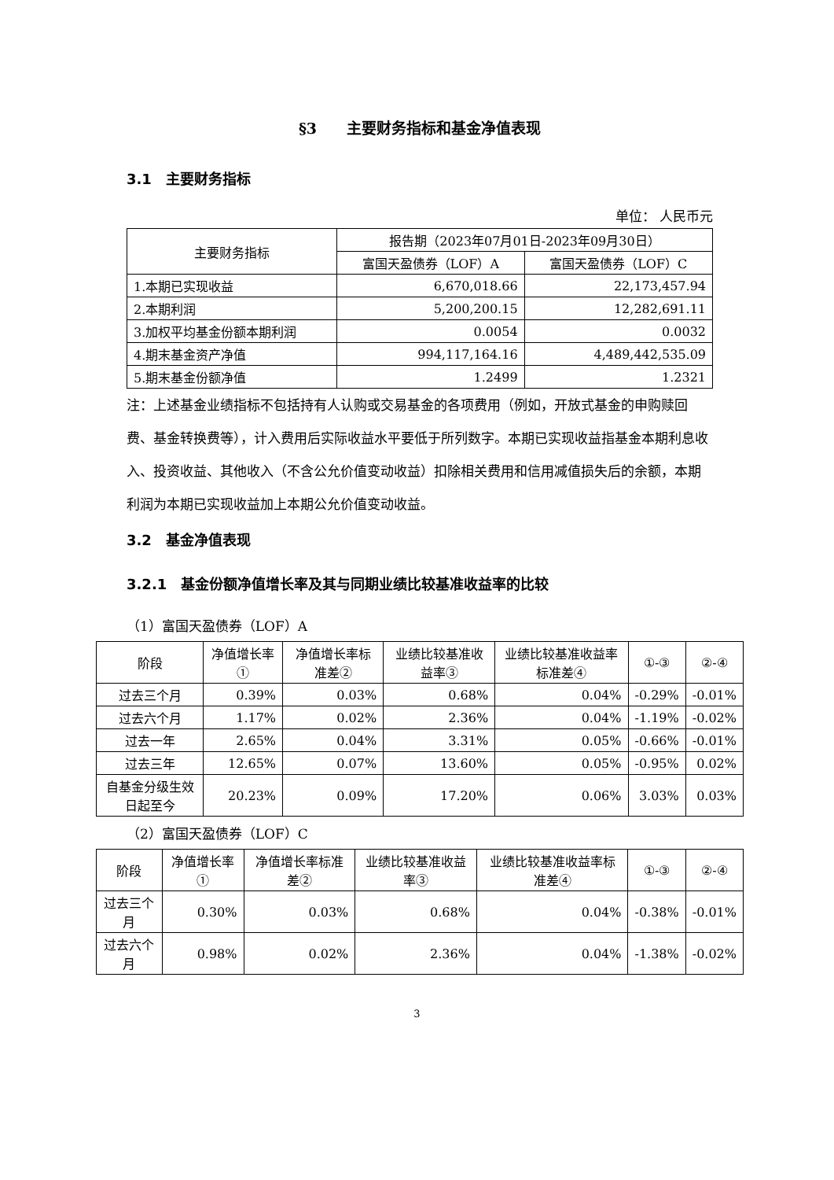§3　　主要财务指标和基金净值表现
3.1　主要财务指标
单位： 人民币元
| 主要财务指标 | 报告期（2023年07月01日-2023年09月30日） | |
| --- | --- | --- |
| | 富国天盈债券（LOF）A | 富国天盈债券（LOF）C |
| 1.本期已实现收益 | 6,670,018.66 | 22,173,457.94 |
| 2.本期利润 | 5,200,200.15 | 12,282,691.11 |
| 3.加权平均基金份额本期利润 | 0.0054 | 0.0032 |
| 4.期末基金资产净值 | 994,117,164.16 | 4,489,442,535.09 |
| 5.期末基金份额净值 | 1.2499 | 1.2321 |
注：上述基金业绩指标不包括持有人认购或交易基金的各项费用（例如，开放式基金的申购赎回费、基金转换费等），计入费用后实际收益水平要低于所列数字。本期已实现收益指基金本期利息收入、投资收益、其他收入（不含公允价值变动收益）扣除相关费用和信用减值损失后的余额，本期利润为本期已实现收益加上本期公允价值变动收益。
3.2　基金净值表现
3.2.1　基金份额净值增长率及其与同期业绩比较基准收益率的比较
（1）富国天盈债券（LOF）A
| 阶段 | 净值增长率① | 净值增长率标准差② | 业绩比较基准收益率③ | 业绩比较基准收益率标准差④ | ①-③ | ②-④ |
| --- | --- | --- | --- | --- | --- | --- |
| 过去三个月 | 0.39% | 0.03% | 0.68% | 0.04% | -0.29% | -0.01% |
| 过去六个月 | 1.17% | 0.02% | 2.36% | 0.04% | -1.19% | -0.02% |
| 过去一年 | 2.65% | 0.04% | 3.31% | 0.05% | -0.66% | -0.01% |
| 过去三年 | 12.65% | 0.07% | 13.60% | 0.05% | -0.95% | 0.02% |
| 自基金分级生效日起至今 | 20.23% | 0.09% | 17.20% | 0.06% | 3.03% | 0.03% |
（2）富国天盈债券（LOF）C
| 阶段 | 净值增长率① | 净值增长率标准差② | 业绩比较基准收益率③ | 业绩比较基准收益率标准差④ | ①-③ | ②-④ |
| --- | --- | --- | --- | --- | --- | --- |
| 过去三个月 | 0.30% | 0.03% | 0.68% | 0.04% | -0.38% | -0.01% |
| 过去六个月 | 0.98% | 0.02% | 2.36% | 0.04% | -1.38% | -0.02% |
3